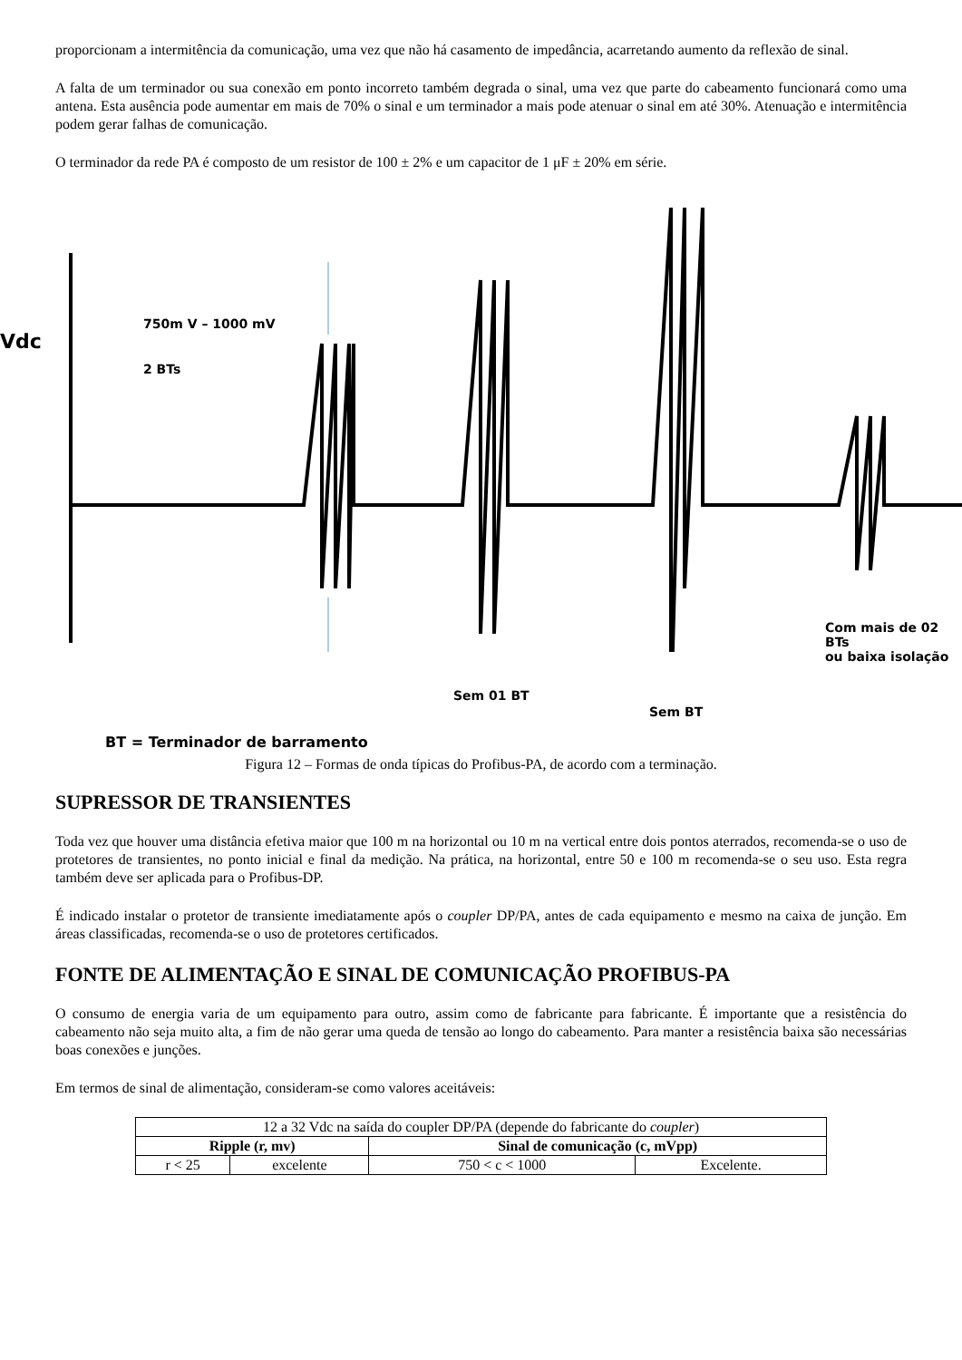proporcionam a intermitência da comunicação, uma vez que não há casamento de impedância, acarretando aumento da reflexão de sinal.
A falta de um terminador ou sua conexão em ponto incorreto também degrada o sinal, uma vez que parte do cabeamento funcionará como uma antena. Esta ausência pode aumentar em mais de 70% o sinal e um terminador a mais pode atenuar o sinal em até 30%. Atenuação e intermitência podem gerar falhas de comunicação.
O terminador da rede PA é composto de um resistor de 100 ± 2% e um capacitor de 1 μF ± 20% em série.
Vdc
750m V – 1000 mV
2 BTs
Com mais de 02 BTs
ou baixa isolação
Sem 01 BT
Sem BT
BT = Terminador de barramento
Figura 12 – Formas de onda típicas do Profibus-PA, de acordo com a terminação.
SUPRESSOR DE TRANSIENTES
Toda vez que houver uma distância efetiva maior que 100 m na horizontal ou 10 m na vertical entre dois pontos aterrados, recomenda-se o uso de protetores de transientes, no ponto inicial e final da medição. Na prática, na horizontal, entre 50 e 100 m recomenda-se o seu uso. Esta regra também deve ser aplicada para o Profibus-DP.
É indicado instalar o protetor de transiente imediatamente após o coupler DP/PA, antes de cada equipamento e mesmo na caixa de junção. Em áreas classificadas, recomenda-se o uso de protetores certificados.
FONTE DE ALIMENTAÇÃO E SINAL DE COMUNICAÇÃO PROFIBUS-PA
O consumo de energia varia de um equipamento para outro, assim como de fabricante para fabricante. É importante que a resistência do cabeamento não seja muito alta, a fim de não gerar uma queda de tensão ao longo do cabeamento. Para manter a resistência baixa são necessárias boas conexões e junções.
Em termos de sinal de alimentação, consideram-se como valores aceitáveis:
| 12 a 32 Vdc na saída do coupler DP/PA (depende do fabricante do coupler ) | | | |
| Ripple (r, mv) | | Sinal de comunicação (c, mVpp) | |
| r < 25 | excelente | 750 < c < 1000 | Excelente. |